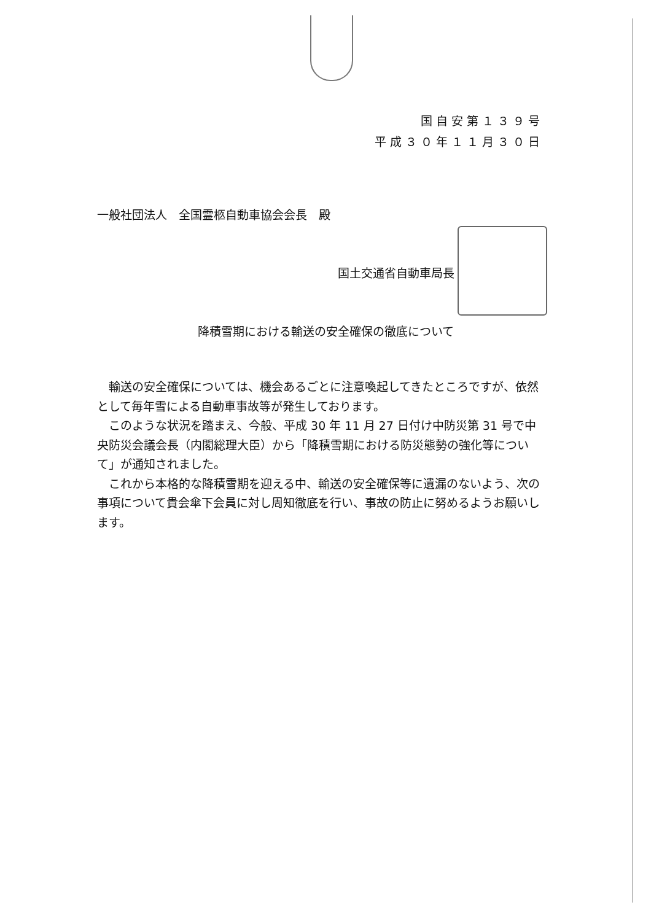国自安第１３９号
平成３０年１１月３０日
一般社団法人　全国霊柩自動車協会会長　殿
国土交通省自動車局長
降積雪期における輸送の安全確保の徹底について
輸送の安全確保については、機会あるごとに注意喚起してきたところですが、依然として毎年雪による自動車事故等が発生しております。
このような状況を踏まえ、今般、平成 30 年 11 月 27 日付け中防災第 31 号で中央防災会議会長（内閣総理大臣）から「降積雪期における防災態勢の強化等について」が通知されました。
これから本格的な降積雪期を迎える中、輸送の安全確保等に遺漏のないよう、次の事項について貴会傘下会員に対し周知徹底を行い、事故の防止に努めるようお願いします。